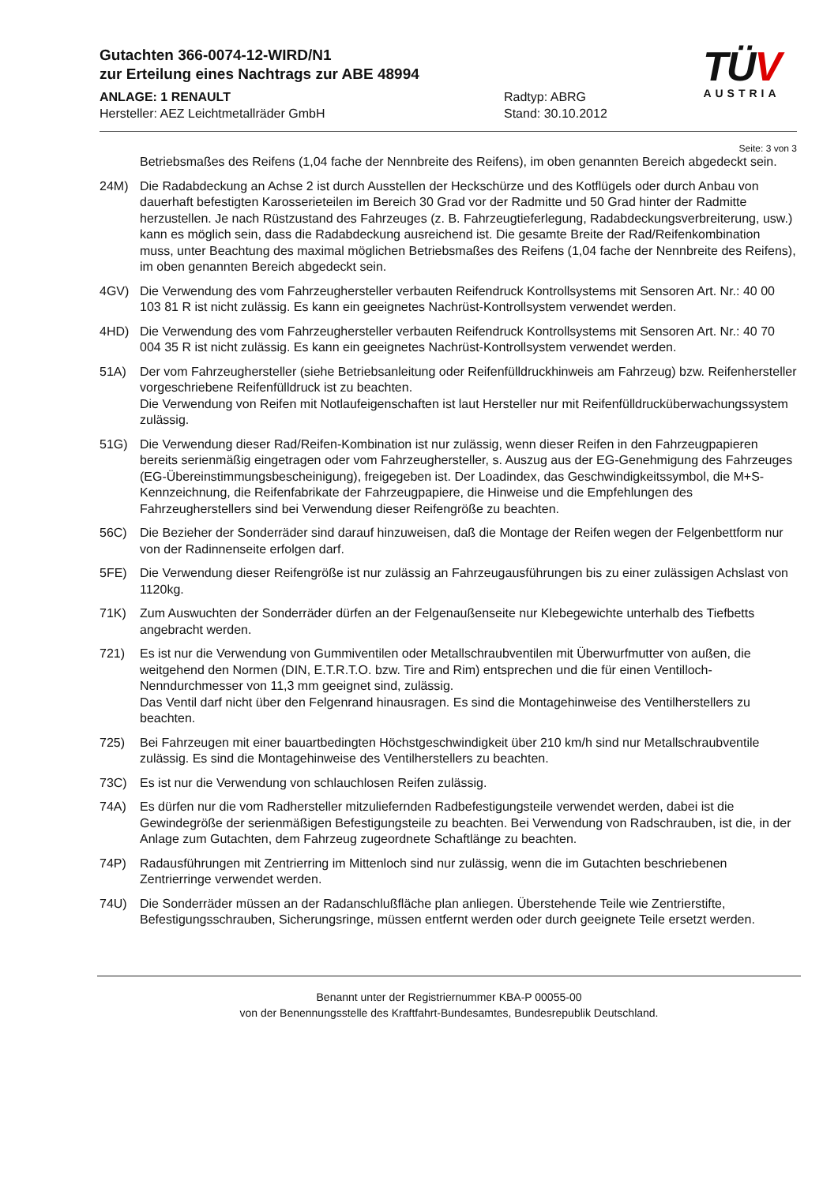Gutachten 366-0074-12-WIRD/N1
zur Erteilung eines Nachtrags zur ABE 48994
ANLAGE: 1 RENAULT Radtyp: ABRG
Hersteller: AEZ Leichtmetallräder GmbH Stand: 30.10.2012
TÜV
AUSTRIA
Seite: 3 von 3
Betriebsmaßes des Reifens (1,04 fache der Nennbreite des Reifens), im oben genannten Bereich abgedeckt sein.
24M) Die Radabdeckung an Achse 2 ist durch Ausstellen der Heckschürze und des Kotflügels oder durch Anbau von dauerhaft befestigten Karosserieteilen im Bereich 30 Grad vor der Radmitte und 50 Grad hinter der Radmitte herzustellen. Je nach Rüstzustand des Fahrzeuges (z. B. Fahrzeugtieferlegung, Radabdeckungsverbreiterung, usw.) kann es möglich sein, dass die Radabdeckung ausreichend ist. Die gesamte Breite der Rad/Reifenkombination muss, unter Beachtung des maximal möglichen Betriebsmaßes des Reifens (1,04 fache der Nennbreite des Reifens), im oben genannten Bereich abgedeckt sein.
4GV) Die Verwendung des vom Fahrzeughersteller verbauten Reifendruck Kontrollsystems mit Sensoren Art. Nr.: 40 00 103 81 R ist nicht zulässig. Es kann ein geeignetes Nachrüst-Kontrollsystem verwendet werden.
4HD) Die Verwendung des vom Fahrzeughersteller verbauten Reifendruck Kontrollsystems mit Sensoren Art. Nr.: 40 70 004 35 R ist nicht zulässig. Es kann ein geeignetes Nachrüst-Kontrollsystem verwendet werden.
51A) Der vom Fahrzeughersteller (siehe Betriebsanleitung oder Reifenfülldruckhinweis am Fahrzeug) bzw. Reifenhersteller vorgeschriebene Reifenfülldruck ist zu beachten.
Die Verwendung von Reifen mit Notlaufeigenschaften ist laut Hersteller nur mit Reifenfülldrucküberwachungssystem zulässig.
51G) Die Verwendung dieser Rad/Reifen-Kombination ist nur zulässig, wenn dieser Reifen in den Fahrzeugpapieren bereits serienmäßig eingetragen oder vom Fahrzeughersteller, s. Auszug aus der EG-Genehmigung des Fahrzeuges (EG-Übereinstimmungsbescheinigung), freigegeben ist. Der Loadindex, das Geschwindigkeitssymbol, die M+S-Kennzeichnung, die Reifenfabrikate der Fahrzeugpapiere, die Hinweise und die Empfehlungen des Fahrzeugherstellers sind bei Verwendung dieser Reifengröße zu beachten.
56C) Die Bezieher der Sonderräder sind darauf hinzuweisen, daß die Montage der Reifen wegen der Felgenbettform nur von der Radinnenseite erfolgen darf.
5FE) Die Verwendung dieser Reifengröße ist nur zulässig an Fahrzeugausführungen bis zu einer zulässigen Achslast von 1120kg.
71K) Zum Auswuchten der Sonderräder dürfen an der Felgenaußenseite nur Klebegewichte unterhalb des Tiefbetts angebracht werden.
721) Es ist nur die Verwendung von Gummiventilen oder Metallschraubventilen mit Überwurfmutter von außen, die weitgehend den Normen (DIN, E.T.R.T.O. bzw. Tire and Rim) entsprechen und die für einen Ventilloch-Nenndurchmesser von 11,3 mm geeignet sind, zulässig.
Das Ventil darf nicht über den Felgenrand hinausragen. Es sind die Montagehinweise des Ventilherstellers zu beachten.
725) Bei Fahrzeugen mit einer bauartbedingten Höchstgeschwindigkeit über 210 km/h sind nur Metallschraubventile zulässig. Es sind die Montagehinweise des Ventilherstellers zu beachten.
73C) Es ist nur die Verwendung von schlauchlosen Reifen zulässig.
74A) Es dürfen nur die vom Radhersteller mitzuliefernden Radbefestigungsteile verwendet werden, dabei ist die Gewindegröße der serienmäßigen Befestigungsteile zu beachten. Bei Verwendung von Radschrauben, ist die, in der Anlage zum Gutachten, dem Fahrzeug zugeordnete Schaftlänge zu beachten.
74P) Radausführungen mit Zentrierring im Mittenloch sind nur zulässig, wenn die im Gutachten beschriebenen Zentrierringe verwendet werden.
74U) Die Sonderräder müssen an der Radanschlußfläche plan anliegen. Überstehende Teile wie Zentrierstifte, Befestigungsschrauben, Sicherungsringe, müssen entfernt werden oder durch geeignete Teile ersetzt werden.
Benannt unter der Registriernummer KBA-P 00055-00
von der Benennungsstelle des Kraftfahrt-Bundesamtes, Bundesrepublik Deutschland.